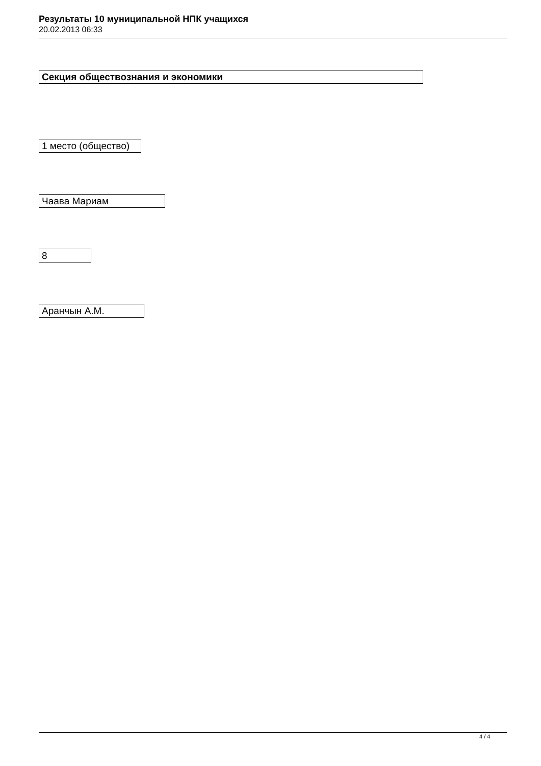Результаты 10 муниципальной НПК учащихся
20.02.2013 06:33
Секция обществознания и экономики
1 место (общество)
Чаава Мариам
8
Аранчын А.М.
4 / 4